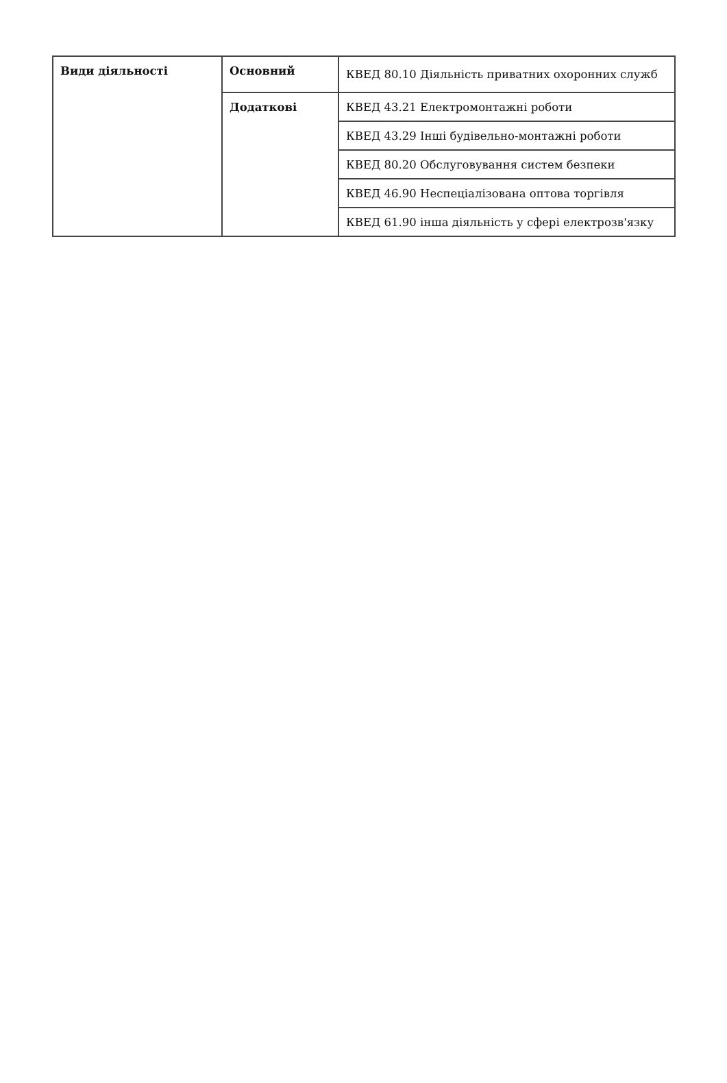| Види діяльності | Основний | КВЕД 80.10 Діяльність приватних охоронних служб |
| | Додаткові | КВЕД 43.21 Електромонтажні роботи |
| | | КВЕД 43.29 Інші будівельно-монтажні роботи |
| | | КВЕД 80.20 Обслуговування систем безпеки |
| | | КВЕД 46.90 Неспеціалізована оптова торгівля |
| | | КВЕД 61.90 інша діяльність у сфері електрозв'язку |